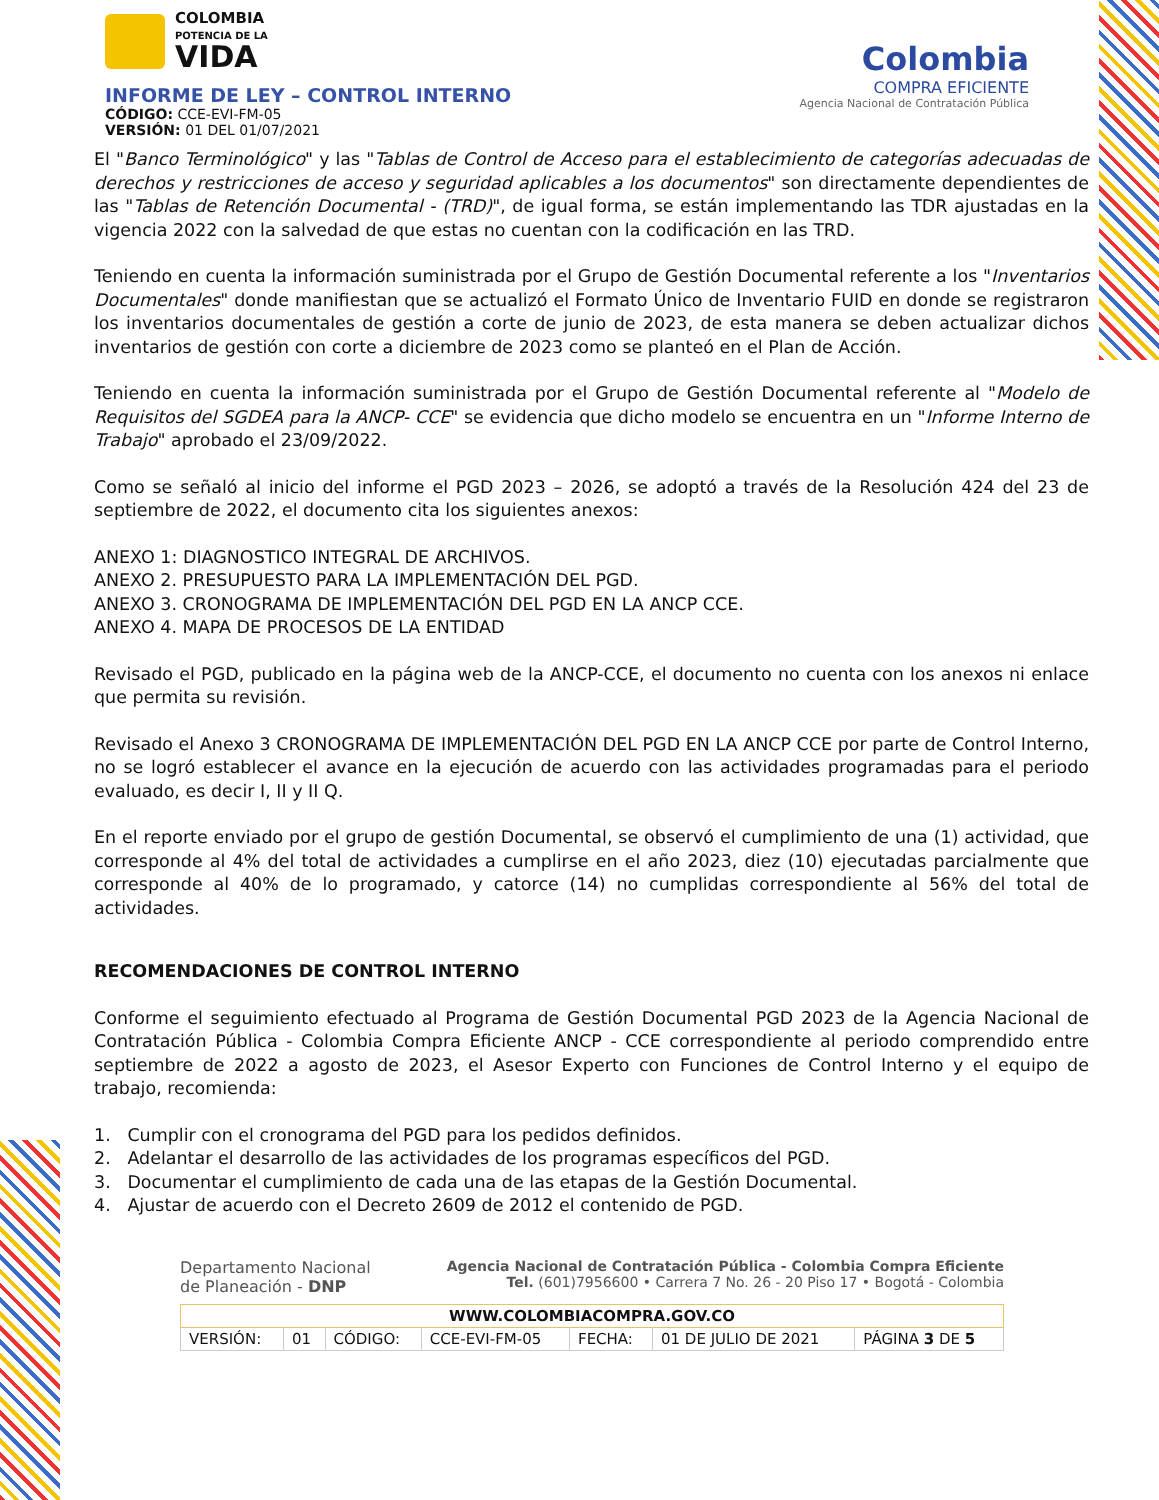COLOMBIA
POTENCIA DE LA
VIDA
INFORME DE LEY – CONTROL INTERNO
CÓDIGO: CCE-EVI-FM-05
VERSIÓN: 01 DEL 01/07/2021
Colombia
COMPRA EFICIENTE
Agencia Nacional de Contratación Pública
El "Banco Terminológico" y las "Tablas de Control de Acceso para el establecimiento de categorías adecuadas de derechos y restricciones de acceso y seguridad aplicables a los documentos" son directamente dependientes de las "Tablas de Retención Documental - (TRD)", de igual forma, se están implementando las TDR ajustadas en la vigencia 2022 con la salvedad de que estas no cuentan con la codificación en las TRD.
Teniendo en cuenta la información suministrada por el Grupo de Gestión Documental referente a los "Inventarios Documentales" donde manifiestan que se actualizó el Formato Único de Inventario FUID en donde se registraron los inventarios documentales de gestión a corte de junio de 2023, de esta manera se deben actualizar dichos inventarios de gestión con corte a diciembre de 2023 como se planteó en el Plan de Acción.
Teniendo en cuenta la información suministrada por el Grupo de Gestión Documental referente al "Modelo de Requisitos del SGDEA para la ANCP- CCE" se evidencia que dicho modelo se encuentra en un "Informe Interno de Trabajo" aprobado el 23/09/2022.
Como se señaló al inicio del informe el PGD 2023 – 2026, se adoptó a través de la Resolución 424 del 23 de septiembre de 2022, el documento cita los siguientes anexos:
ANEXO 1: DIAGNOSTICO INTEGRAL DE ARCHIVOS.
ANEXO 2. PRESUPUESTO PARA LA IMPLEMENTACIÓN DEL PGD.
ANEXO 3. CRONOGRAMA DE IMPLEMENTACIÓN DEL PGD EN LA ANCP CCE.
ANEXO 4. MAPA DE PROCESOS DE LA ENTIDAD
Revisado el PGD, publicado en la página web de la ANCP-CCE, el documento no cuenta con los anexos ni enlace que permita su revisión.
Revisado el Anexo 3 CRONOGRAMA DE IMPLEMENTACIÓN DEL PGD EN LA ANCP CCE por parte de Control Interno, no se logró establecer el avance en la ejecución de acuerdo con las actividades programadas para el periodo evaluado, es decir I, II y II Q.
En el reporte enviado por el grupo de gestión Documental, se observó el cumplimiento de una (1) actividad, que corresponde al 4% del total de actividades a cumplirse en el año 2023, diez (10) ejecutadas parcialmente que corresponde al 40% de lo programado, y catorce (14) no cumplidas correspondiente al 56% del total de actividades.
RECOMENDACIONES DE CONTROL INTERNO
Conforme el seguimiento efectuado al Programa de Gestión Documental PGD 2023 de la Agencia Nacional de Contratación Pública - Colombia Compra Eficiente ANCP - CCE correspondiente al periodo comprendido entre septiembre de 2022 a agosto de 2023, el Asesor Experto con Funciones de Control Interno y el equipo de trabajo, recomienda:
1. Cumplir con el cronograma del PGD para los pedidos definidos.
2. Adelantar el desarrollo de las actividades de los programas específicos del PGD.
3. Documentar el cumplimiento de cada una de las etapas de la Gestión Documental.
4. Ajustar de acuerdo con el Decreto 2609 de 2012 el contenido de PGD.
Departamento Nacional
de Planeación - DNP
Agencia Nacional de Contratación Pública - Colombia Compra Eficiente
Tel. (601)7956600 • Carrera 7 No. 26 - 20 Piso 17 • Bogotá - Colombia
| WWW.COLOMBIACOMPRA.GOV.CO | | | | | | |
| VERSIÓN: | 01 | CÓDIGO: | CCE-EVI-FM-05 | FECHA: | 01 DE JULIO DE 2021 | PÁGINA 3 DE 5 |